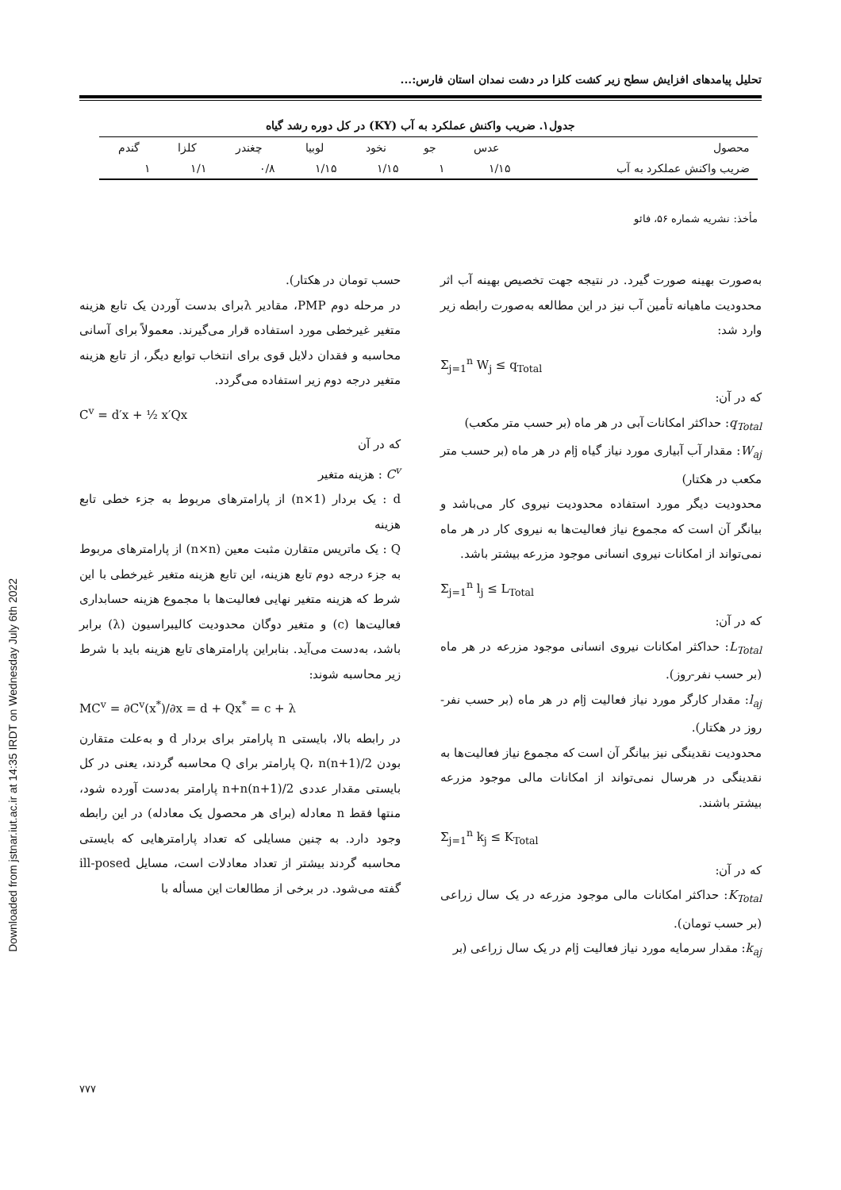Downloaded from jstnar.iut.ac.ir at 14:35 IRDT on Wednesday July 6th 2022
تحلیل پیامدهای افزایش سطح زیر کشت کلزا در دشت نمدان استان فارس:...
جدول۱. ضریب واکنش عملکرد به آب (KY) در کل دوره رشد گیاه
| محصول | عدس | جو | نخود | لوبیا | چغندر | کلزا | گندم |
| --- | --- | --- | --- | --- | --- | --- | --- |
| ضریب واکنش عملکرد به آب | ۱/۱۵ | ۱ | ۱/۱۵ | ۱/۱۵ | ۰/۸ | ۱/۱ | ۱ |
مأخذ: نشریه شماره ۵۶، فائو
به‌صورت بهینه صورت گیرد. در نتیجه جهت تخصیص بهینه آب اثر محدودیت ماهیانه تأمین آب نیز در این مطالعه به‌صورت رابطه زیر وارد شد:
Σ<sub>j=1</sub><sup>n</sup> W<sub>j</sub> ≤ q<sub>Total</sub>
که در آن:
q<sub>Total</sub>: حداکثر امکانات آبی در هر ماه (بر حسب متر مکعب)
W<sub>aj</sub>: مقدار آب آبیاری مورد نیاز گیاه jام در هر ماه (بر حسب متر مکعب در هکتار)
محدودیت دیگر مورد استفاده محدودیت نیروی کار می‌باشد و بیانگر آن است که مجموع نیاز فعالیت‌ها به نیروی کار در هر ماه نمی‌تواند از امکانات نیروی انسانی موجود مزرعه بیشتر باشد.
Σ<sub>j=1</sub><sup>n</sup> l<sub>j</sub> ≤ L<sub>Total</sub>
که در آن:
L<sub>Total</sub>: حداکثر امکانات نیروی انسانی موجود مزرعه در هر ماه (بر حسب نفر-روز).
l<sub>aj</sub>: مقدار کارگر مورد نیاز فعالیت jام در هر ماه (بر حسب نفر-روز در هکتار).
محدودیت نقدینگی نیز بیانگر آن است که مجموع نیاز فعالیت‌ها به نقدینگی در هرسال نمی‌تواند از امکانات مالی موجود مزرعه بیشتر باشند.
Σ<sub>j=1</sub><sup>n</sup> k<sub>j</sub> ≤ K<sub>Total</sub>
که در آن:
K<sub>Total</sub>: حداکثر امکانات مالی موجود مزرعه در یک سال زراعی (بر حسب تومان).
k<sub>aj</sub>: مقدار سرمایه مورد نیاز فعالیت jام در یک سال زراعی (بر
حسب تومان در هکتار).
در مرحله دوم PMP، مقادیر λبرای بدست آوردن یک تابع هزینه متغیر غیرخطی مورد استفاده قرار می‌گیرند. معمولاً برای آسانی محاسبه و فقدان دلایل قوی برای انتخاب توابع دیگر، از تابع هزینه متغیر درجه دوم زیر استفاده می‌گردد.
C<sup>v</sup> = d′x + ½ x′Qx
که در آن
C<sup>v</sup> : هزینه متغیر
d : یک بردار (n×1) از پارامترهای مربوط به جزء خطی تابع هزینه
Q : یک ماتریس متقارن مثبت معین (n×n) از پارامترهای مربوط به جزء درجه دوم تابع هزینه، این تابع هزینه متغیر غیرخطی با این شرط که هزینه متغیر نهایی فعالیت‌ها با مجموع هزینه حسابداری فعالیت‌ها (c) و متغیر دوگان محدودیت کالیبراسیون (λ) برابر باشد، به‌دست می‌آید. بنابراین پارامترهای تابع هزینه باید با شرط زیر محاسبه شوند:
MC<sup>v</sup> = ∂C<sup>v</sup>(x<sup>*</sup>)/∂x = d + Qx<sup>*</sup> = c + λ
در رابطه بالا، بایستی n پارامتر برای بردار d و به‌علت متقارن بودن Q، n(n+1)/2 پارامتر برای Q محاسبه گردند، یعنی در کل بایستی مقدار عددی n+n(n+1)/2 پارامتر به‌دست آورده شود، منتها فقط n معادله (برای هر محصول یک معادله) در این رابطه وجود دارد. به چنین مسایلی که تعداد پارامترهایی که بایستی محاسبه گردند بیشتر از تعداد معادلات است، مسایل ill-posed گفته می‌شود. در برخی از مطالعات این مسأله با
۷۷۷